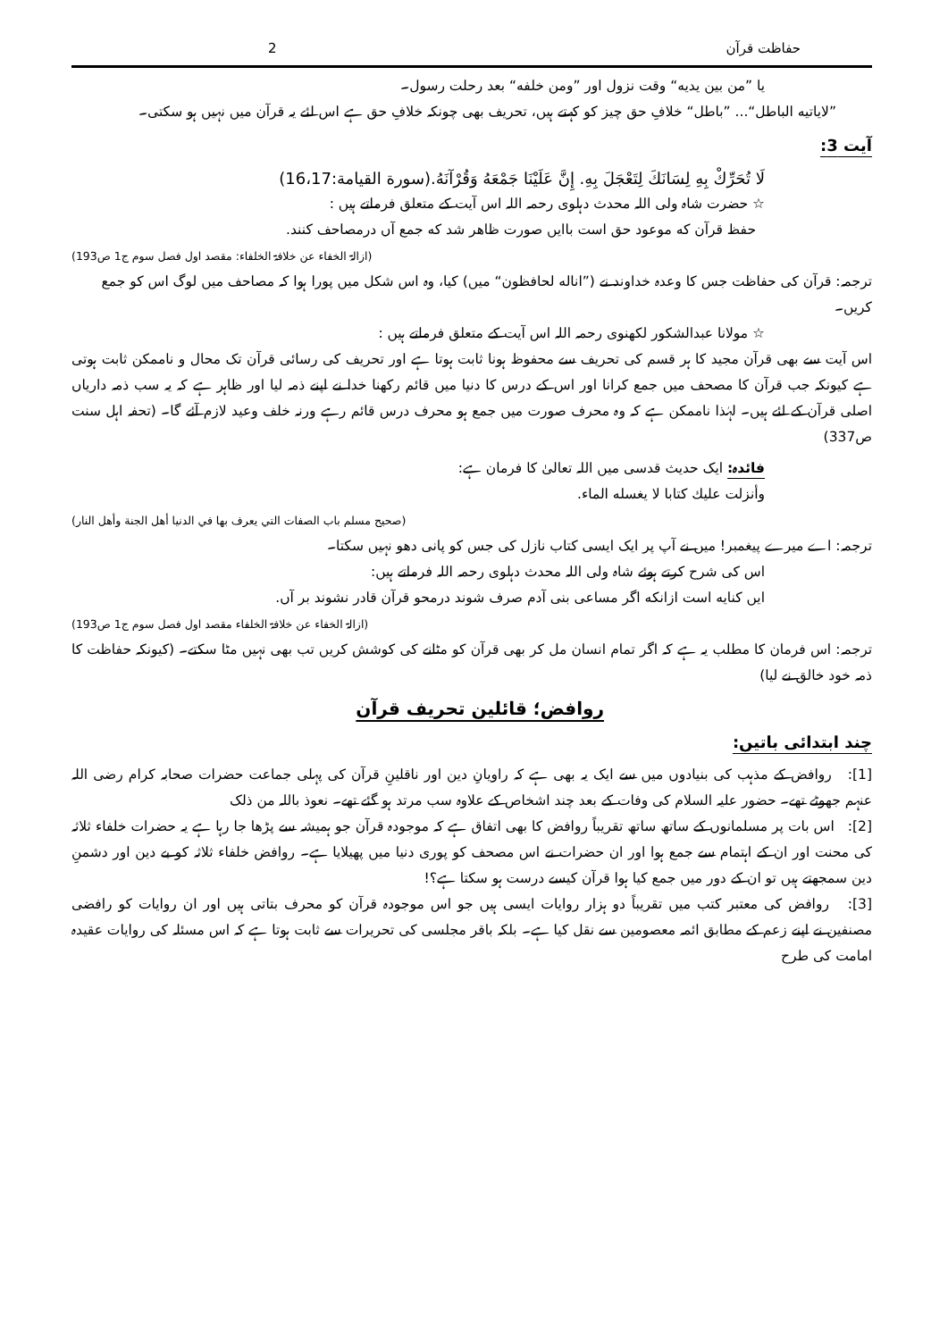حفاظت قرآن 2
یا ”من بین یدیه“ وقت نزول اور ”ومن خلفه“ بعد رحلت رسول۔
”لایاتیه الباطل“... ”باطل“ خلافِ حق چیز کو کہتے ہیں، تحریف بھی چونکہ خلافِ حق ہے اس لئے یہ قرآن میں نہیں ہو سکتی۔
آیت 3:
لَا تُحَرِّكْ بِهِ لِسَانَكَ لِتَعْجَلَ بِهِ. إِنَّ عَلَيْنَا جَمْعَهُ وَقُرْآنَهُ.(سورة القيامة:16،17)
☆ حضرت شاہ ولی اللہ محدث دہلوی رحمہ اللہ اس آیت کے متعلق فرماتے ہیں :
حفظ قرآن که موعود حق است باایں صورت ظاهر شد که جمع آں درمصاحف کنند.
(ازالۃ الخفاء عن خلافۃ الخلفاء: مقصد اول فصل سوم ج1 ص193)
ترجمہ: قرآن کی حفاظت جس کا وعدہ خداوند نے (”اناله لحافظون“ میں) کیا، وہ اس شکل میں پورا ہوا کہ مصاحف میں لوگ اس کو جمع کریں۔
☆ مولانا عبدالشکور لکھنوی رحمہ اللہ اس آیت کے متعلق فرماتے ہیں :
اس آیت سے بھی قرآن مجید کا ہر قسم کی تحریف سے محفوظ ہونا ثابت ہوتا ہے اور تحریف کی رسائی قرآن تک محال و ناممکن ثابت ہوتی ہے کیونکہ جب قرآن کا مصحف میں جمع کرانا اور اس کے درس کا دنیا میں قائم رکھنا خدا نے اپنے ذمہ لیا اور ظاہر ہے کہ یہ سب ذمہ داریاں اصلی قرآن کے لئے ہیں۔ لہٰذا ناممکن ہے کہ وہ محرف صورت میں جمع ہو محرف درس قائم رہے ورنہ خلف وعید لازم آئے گا۔ (تحفہ اہل سنت ص337)
فائدہ: ایک حدیث قدسی میں اللہ تعالیٰ کا فرمان ہے:
وأنزلت عليك كتابا لا يغسله الماء.
(صحیح مسلم باب الصفات التي يعرف بها في الدنيا أهل الجنة وأهل النار)
ترجمہ: اے میرے پیغمبر! میں نے آپ پر ایک ایسی کتاب نازل کی جس کو پانی دھو نہیں سکتا۔
اس کی شرح کرتے ہوئے شاہ ولی اللہ محدث دہلوی رحمہ اللہ فرماتے ہیں:
ایں کنایه است ازانکه اگر مساعی بنی آدم صرف شوند درمحو قرآن قادر نشوند بر آں.
(ازالۃ الخفاء عن خلافۃ الخلفاء مقصد اول فصل سوم ج1 ص193)
ترجمہ: اس فرمان کا مطلب یہ ہے کہ اگر تمام انسان مل کر بھی قرآن کو مٹانے کی کوشش کریں تب بھی نہیں مٹا سکتے۔ (کیونکہ حفاظت کا ذمہ خود خالق نے لیا)
روافض؛ قائلین تحریف قرآن
چند ابتدائی باتیں:
[1]: روافض کے مذہب کی بنیادوں میں سے ایک یہ بھی ہے کہ راویانِ دین اور ناقلینِ قرآن کی پہلی جماعت حضرات صحابہ کرام رضی اللہ عنہم جھوٹے تھے۔ حضور علیہ السلام کی وفات کے بعد چند اشخاص کے علاوہ سب مرتد ہو گئے تھے۔ نعوذ باللہ من ذلک
[2]: اس بات پر مسلمانوں کے ساتھ ساتھ تقریباً روافض کا بھی اتفاق ہے کہ موجودہ قرآن جو ہمیشہ سے پڑھا جا رہا ہے یہ حضرات خلفاء ثلاثہ کی محنت اور ان کے اہتمام سے جمع ہوا اور ان حضرات نے اس مصحف کو پوری دنیا میں پھیلایا ہے۔ روافض خلفاء ثلاثہ کو بے دین اور دشمنِ دین سمجھتے ہیں تو ان کے دور میں جمع کیا ہوا قرآن کیسے درست ہو سکتا ہے؟!
[3]: روافض کی معتبر کتب میں تقریباً دو ہزار روایات ایسی ہیں جو اس موجودہ قرآن کو محرف بتاتی ہیں اور ان روایات کو رافضی مصنفین نے اپنے زعم کے مطابق ائمہ معصومین سے نقل کیا ہے۔ بلکہ باقر مجلسی کی تحریرات سے ثابت ہوتا ہے کہ اس مسئلہ کی روایات عقیدہ امامت کی طرح